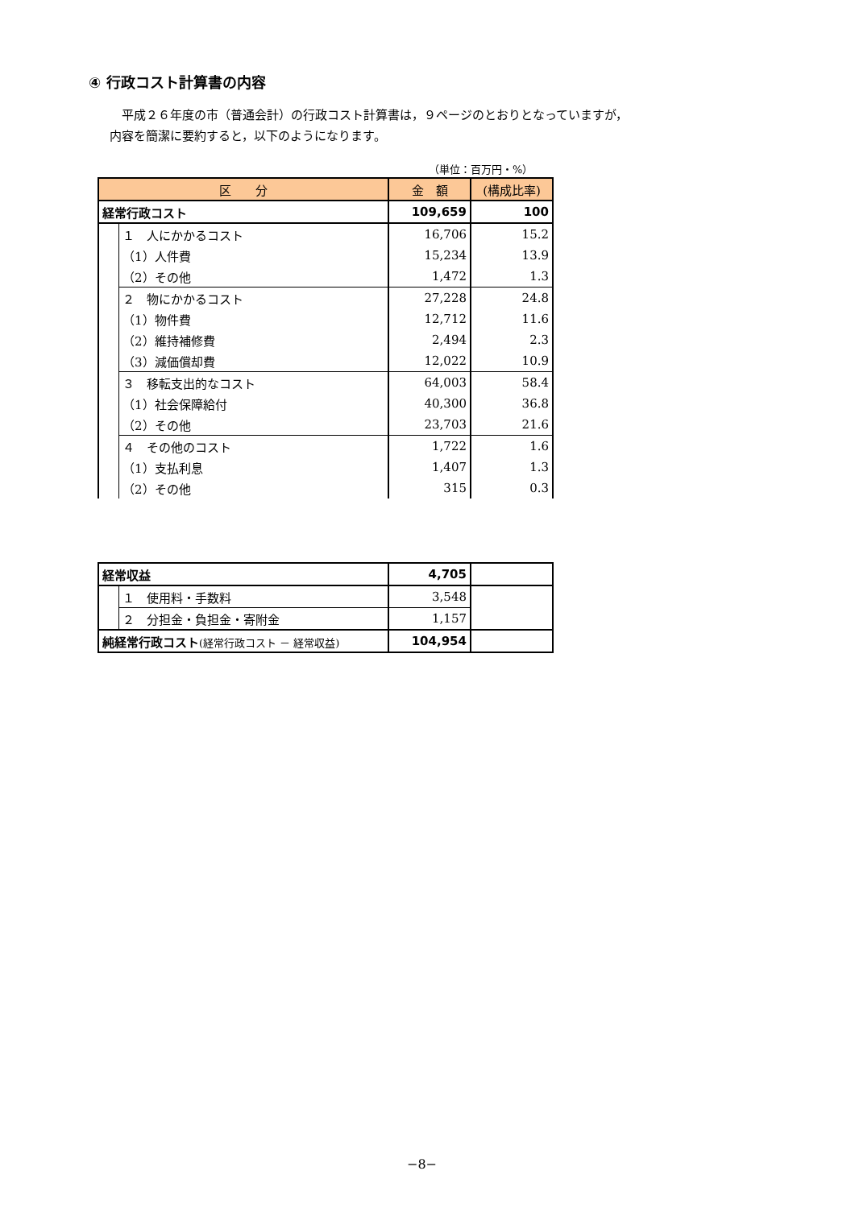④ 行政コスト計算書の内容
　平成２６年度の市（普通会計）の行政コスト計算書は，９ページのとおりとなっていますが，
内容を簡潔に要約すると，以下のようになります。
（単位：百万円・%）
| 区 分 | | 金 額 | (構成比率) |
| --- | --- | --- | --- |
| 経常行政コスト | | 109,659 | 100 |
| | １ 人にかかるコスト | 16,706 | 15.2 |
| | （1）人件費 | 15,234 | 13.9 |
| | （2）その他 | 1,472 | 1.3 |
| | ２ 物にかかるコスト | 27,228 | 24.8 |
| | （1）物件費 | 12,712 | 11.6 |
| | （2）維持補修費 | 2,494 | 2.3 |
| | （3）減価償却費 | 12,022 | 10.9 |
| | ３ 移転支出的なコスト | 64,003 | 58.4 |
| | （1）社会保障給付 | 40,300 | 36.8 |
| | （2）その他 | 23,703 | 21.6 |
| | ４ その他のコスト | 1,722 | 1.6 |
| | （1）支払利息 | 1,407 | 1.3 |
| | （2）その他 | 315 | 0.3 |
| 経常収益 | | 4,705 | |
| | １ 使用料・手数料 | 3,548 | |
| | ２ 分担金・負担金・寄附金 | 1,157 | |
| 純経常行政コスト (経常行政コスト － 経常収益) | | 104,954 | |
−8−